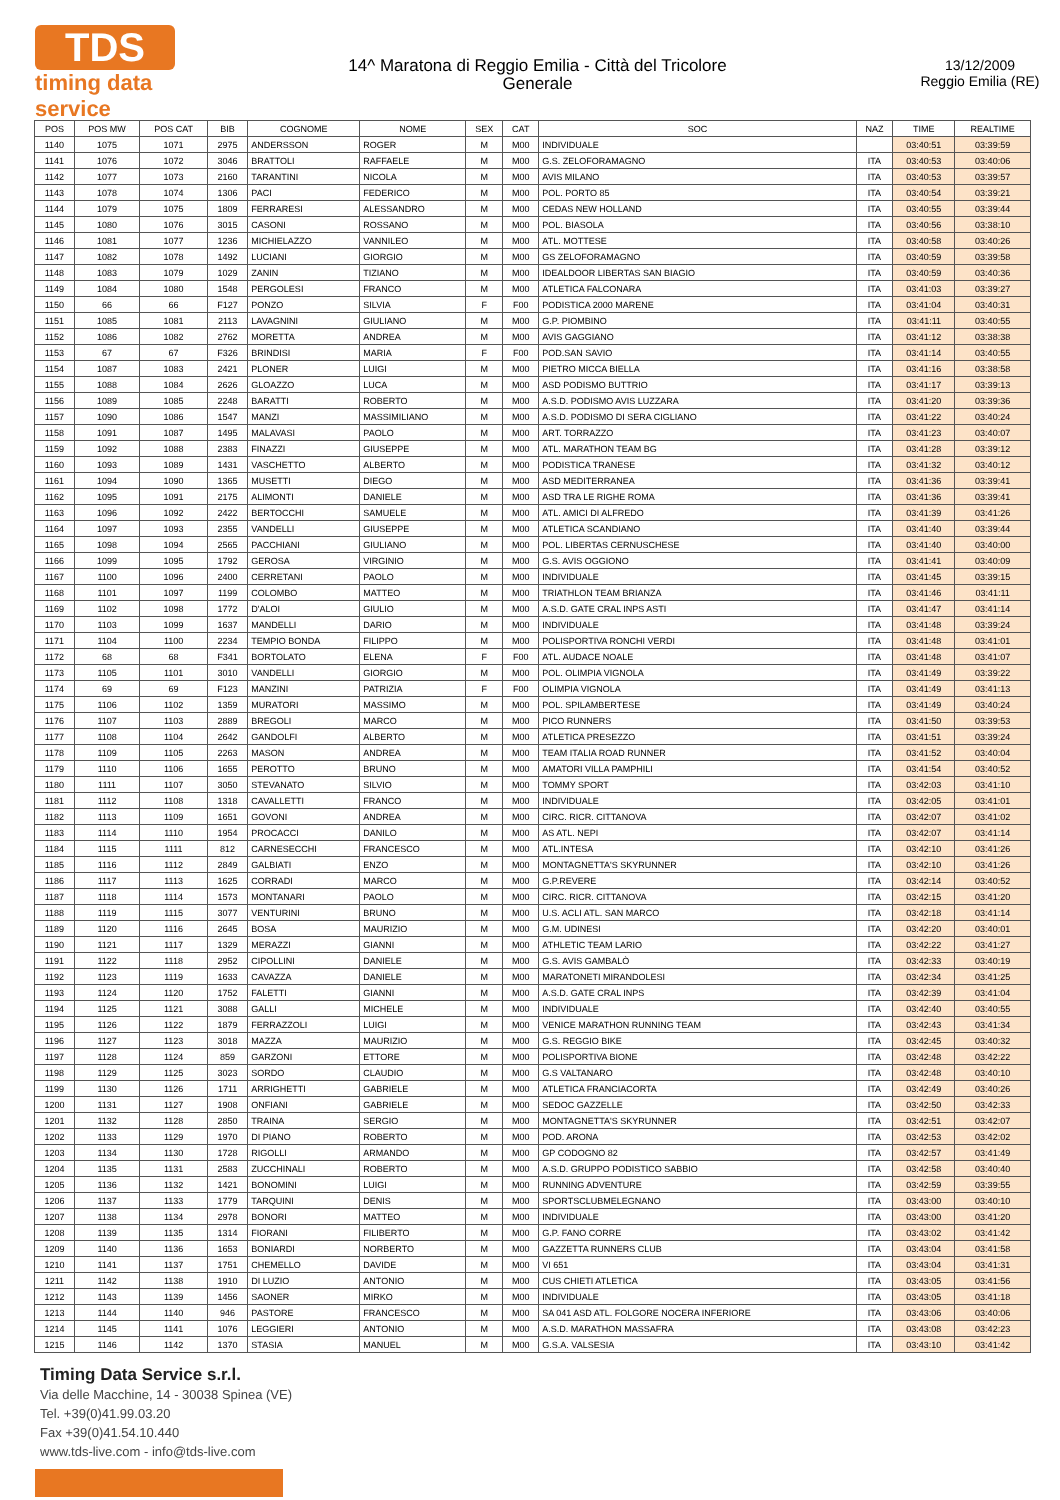TDS
timing data service
14^ Maratona di Reggio Emilia - Città del Tricolore
Generale
13/12/2009
Reggio Emilia (RE)
| POS | POS MW | POS CAT | BIB | COGNOME | NOME | SEX | CAT | SOC | NAZ | TIME | REALTIME |
| --- | --- | --- | --- | --- | --- | --- | --- | --- | --- | --- | --- |
| 1140 | 1075 | 1071 | 2975 | ANDERSSON | ROGER | M | M00 | INDIVIDUALE | | 03:40:51 | 03:39:59 |
| 1141 | 1076 | 1072 | 3046 | BRATTOLI | RAFFAELE | M | M00 | G.S. ZELOFORAMAGNO | ITA | 03:40:53 | 03:40:06 |
| 1142 | 1077 | 1073 | 2160 | TARANTINI | NICOLA | M | M00 | AVIS MILANO | ITA | 03:40:53 | 03:39:57 |
| 1143 | 1078 | 1074 | 1306 | PACI | FEDERICO | M | M00 | POL. PORTO 85 | ITA | 03:40:54 | 03:39:21 |
| 1144 | 1079 | 1075 | 1809 | FERRARESI | ALESSANDRO | M | M00 | CEDAS NEW HOLLAND | ITA | 03:40:55 | 03:39:44 |
| 1145 | 1080 | 1076 | 3015 | CASONI | ROSSANO | M | M00 | POL. BIASOLA | ITA | 03:40:56 | 03:38:10 |
| 1146 | 1081 | 1077 | 1236 | MICHIELAZZO | VANNILEO | M | M00 | ATL. MOTTESE | ITA | 03:40:58 | 03:40:26 |
| 1147 | 1082 | 1078 | 1492 | LUCIANI | GIORGIO | M | M00 | GS ZELOFORAMAGNO | ITA | 03:40:59 | 03:39:58 |
| 1148 | 1083 | 1079 | 1029 | ZANIN | TIZIANO | M | M00 | IDEALDOOR LIBERTAS SAN BIAGIO | ITA | 03:40:59 | 03:40:36 |
| 1149 | 1084 | 1080 | 1548 | PERGOLESI | FRANCO | M | M00 | ATLETICA FALCONARA | ITA | 03:41:03 | 03:39:27 |
| 1150 | 66 | 66 | F127 | PONZO | SILVIA | F | F00 | PODISTICA 2000 MARENE | ITA | 03:41:04 | 03:40:31 |
| 1151 | 1085 | 1081 | 2113 | LAVAGNINI | GIULIANO | M | M00 | G.P. PIOMBINO | ITA | 03:41:11 | 03:40:55 |
| 1152 | 1086 | 1082 | 2762 | MORETTA | ANDREA | M | M00 | AVIS GAGGIANO | ITA | 03:41:12 | 03:38:38 |
| 1153 | 67 | 67 | F326 | BRINDISI | MARIA | F | F00 | POD.SAN SAVIO | ITA | 03:41:14 | 03:40:55 |
| 1154 | 1087 | 1083 | 2421 | PLONER | LUIGI | M | M00 | PIETRO MICCA BIELLA | ITA | 03:41:16 | 03:38:58 |
| 1155 | 1088 | 1084 | 2626 | GLOAZZO | LUCA | M | M00 | ASD PODISMO BUTTRIO | ITA | 03:41:17 | 03:39:13 |
| 1156 | 1089 | 1085 | 2248 | BARATTI | ROBERTO | M | M00 | A.S.D. PODISMO AVIS LUZZARA | ITA | 03:41:20 | 03:39:36 |
| 1157 | 1090 | 1086 | 1547 | MANZI | MASSIMILIANO | M | M00 | A.S.D. PODISMO DI SERA CIGLIANO | ITA | 03:41:22 | 03:40:24 |
| 1158 | 1091 | 1087 | 1495 | MALAVASI | PAOLO | M | M00 | ART. TORRAZZO | ITA | 03:41:23 | 03:40:07 |
| 1159 | 1092 | 1088 | 2383 | FINAZZI | GIUSEPPE | M | M00 | ATL. MARATHON TEAM BG | ITA | 03:41:28 | 03:39:12 |
| 1160 | 1093 | 1089 | 1431 | VASCHETTO | ALBERTO | M | M00 | PODISTICA TRANESE | ITA | 03:41:32 | 03:40:12 |
| 1161 | 1094 | 1090 | 1365 | MUSETTI | DIEGO | M | M00 | ASD MEDITERRANEA | ITA | 03:41:36 | 03:39:41 |
| 1162 | 1095 | 1091 | 2175 | ALIMONTI | DANIELE | M | M00 | ASD TRA LE RIGHE ROMA | ITA | 03:41:36 | 03:39:41 |
| 1163 | 1096 | 1092 | 2422 | BERTOCCHI | SAMUELE | M | M00 | ATL. AMICI DI ALFREDO | ITA | 03:41:39 | 03:41:26 |
| 1164 | 1097 | 1093 | 2355 | VANDELLI | GIUSEPPE | M | M00 | ATLETICA SCANDIANO | ITA | 03:41:40 | 03:39:44 |
| 1165 | 1098 | 1094 | 2565 | PACCHIANI | GIULIANO | M | M00 | POL. LIBERTAS CERNUSCHESE | ITA | 03:41:40 | 03:40:00 |
| 1166 | 1099 | 1095 | 1792 | GEROSA | VIRGINIO | M | M00 | G.S. AVIS OGGIONO | ITA | 03:41:41 | 03:40:09 |
| 1167 | 1100 | 1096 | 2400 | CERRETANI | PAOLO | M | M00 | INDIVIDUALE | ITA | 03:41:45 | 03:39:15 |
| 1168 | 1101 | 1097 | 1199 | COLOMBO | MATTEO | M | M00 | TRIATHLON TEAM BRIANZA | ITA | 03:41:46 | 03:41:11 |
| 1169 | 1102 | 1098 | 1772 | D'ALOI | GIULIO | M | M00 | A.S.D. GATE CRAL INPS ASTI | ITA | 03:41:47 | 03:41:14 |
| 1170 | 1103 | 1099 | 1637 | MANDELLI | DARIO | M | M00 | INDIVIDUALE | ITA | 03:41:48 | 03:39:24 |
| 1171 | 1104 | 1100 | 2234 | TEMPIO BONDA | FILIPPO | M | M00 | POLISPORTIVA RONCHI VERDI | ITA | 03:41:48 | 03:41:01 |
| 1172 | 68 | 68 | F341 | BORTOLATO | ELENA | F | F00 | ATL. AUDACE NOALE | ITA | 03:41:48 | 03:41:07 |
| 1173 | 1105 | 1101 | 3010 | VANDELLI | GIORGIO | M | M00 | POL. OLIMPIA VIGNOLA | ITA | 03:41:49 | 03:39:22 |
| 1174 | 69 | 69 | F123 | MANZINI | PATRIZIA | F | F00 | OLIMPIA VIGNOLA | ITA | 03:41:49 | 03:41:13 |
| 1175 | 1106 | 1102 | 1359 | MURATORI | MASSIMO | M | M00 | POL. SPILAMBERTESE | ITA | 03:41:49 | 03:40:24 |
| 1176 | 1107 | 1103 | 2889 | BREGOLI | MARCO | M | M00 | PICO RUNNERS | ITA | 03:41:50 | 03:39:53 |
| 1177 | 1108 | 1104 | 2642 | GANDOLFI | ALBERTO | M | M00 | ATLETICA PRESEZZO | ITA | 03:41:51 | 03:39:24 |
| 1178 | 1109 | 1105 | 2263 | MASON | ANDREA | M | M00 | TEAM ITALIA ROAD RUNNER | ITA | 03:41:52 | 03:40:04 |
| 1179 | 1110 | 1106 | 1655 | PEROTTO | BRUNO | M | M00 | AMATORI VILLA PAMPHILI | ITA | 03:41:54 | 03:40:52 |
| 1180 | 1111 | 1107 | 3050 | STEVANATO | SILVIO | M | M00 | TOMMY SPORT | ITA | 03:42:03 | 03:41:10 |
| 1181 | 1112 | 1108 | 1318 | CAVALLETTI | FRANCO | M | M00 | INDIVIDUALE | ITA | 03:42:05 | 03:41:01 |
| 1182 | 1113 | 1109 | 1651 | GOVONI | ANDREA | M | M00 | CIRC. RICR. CITTANOVA | ITA | 03:42:07 | 03:41:02 |
| 1183 | 1114 | 1110 | 1954 | PROCACCI | DANILO | M | M00 | AS ATL. NEPI | ITA | 03:42:07 | 03:41:14 |
| 1184 | 1115 | 1111 | 812 | CARNESECCHI | FRANCESCO | M | M00 | ATL.INTESA | ITA | 03:42:10 | 03:41:26 |
| 1185 | 1116 | 1112 | 2849 | GALBIATI | ENZO | M | M00 | MONTAGNETTA'S SKYRUNNER | ITA | 03:42:10 | 03:41:26 |
| 1186 | 1117 | 1113 | 1625 | CORRADI | MARCO | M | M00 | G.P.REVERE | ITA | 03:42:14 | 03:40:52 |
| 1187 | 1118 | 1114 | 1573 | MONTANARI | PAOLO | M | M00 | CIRC. RICR. CITTANOVA | ITA | 03:42:15 | 03:41:20 |
| 1188 | 1119 | 1115 | 3077 | VENTURINI | BRUNO | M | M00 | U.S. ACLI ATL. SAN MARCO | ITA | 03:42:18 | 03:41:14 |
| 1189 | 1120 | 1116 | 2645 | BOSA | MAURIZIO | M | M00 | G.M. UDINESI | ITA | 03:42:20 | 03:40:01 |
| 1190 | 1121 | 1117 | 1329 | MERAZZI | GIANNI | M | M00 | ATHLETIC TEAM LARIO | ITA | 03:42:22 | 03:41:27 |
| 1191 | 1122 | 1118 | 2952 | CIPOLLINI | DANIELE | M | M00 | G.S. AVIS GAMBALÒ | ITA | 03:42:33 | 03:40:19 |
| 1192 | 1123 | 1119 | 1633 | CAVAZZA | DANIELE | M | M00 | MARATONETI MIRANDOLESI | ITA | 03:42:34 | 03:41:25 |
| 1193 | 1124 | 1120 | 1752 | FALETTI | GIANNI | M | M00 | A.S.D. GATE CRAL INPS | ITA | 03:42:39 | 03:41:04 |
| 1194 | 1125 | 1121 | 3088 | GALLI | MICHELE | M | M00 | INDIVIDUALE | ITA | 03:42:40 | 03:40:55 |
| 1195 | 1126 | 1122 | 1879 | FERRAZZOLI | LUIGI | M | M00 | VENICE MARATHON RUNNING TEAM | ITA | 03:42:43 | 03:41:34 |
| 1196 | 1127 | 1123 | 3018 | MAZZA | MAURIZIO | M | M00 | G.S. REGGIO BIKE | ITA | 03:42:45 | 03:40:32 |
| 1197 | 1128 | 1124 | 859 | GARZONI | ETTORE | M | M00 | POLISPORTIVA BIONE | ITA | 03:42:48 | 03:42:22 |
| 1198 | 1129 | 1125 | 3023 | SORDO | CLAUDIO | M | M00 | G.S VALTANARO | ITA | 03:42:48 | 03:40:10 |
| 1199 | 1130 | 1126 | 1711 | ARRIGHETTI | GABRIELE | M | M00 | ATLETICA FRANCIACORTA | ITA | 03:42:49 | 03:40:26 |
| 1200 | 1131 | 1127 | 1908 | ONFIANI | GABRIELE | M | M00 | SEDOC GAZZELLE | ITA | 03:42:50 | 03:42:33 |
| 1201 | 1132 | 1128 | 2850 | TRAINA | SERGIO | M | M00 | MONTAGNETTA'S SKYRUNNER | ITA | 03:42:51 | 03:42:07 |
| 1202 | 1133 | 1129 | 1970 | DI PIANO | ROBERTO | M | M00 | POD. ARONA | ITA | 03:42:53 | 03:42:02 |
| 1203 | 1134 | 1130 | 1728 | RIGOLLI | ARMANDO | M | M00 | GP CODOGNO 82 | ITA | 03:42:57 | 03:41:49 |
| 1204 | 1135 | 1131 | 2583 | ZUCCHINALI | ROBERTO | M | M00 | A.S.D. GRUPPO PODISTICO SABBIO | ITA | 03:42:58 | 03:40:40 |
| 1205 | 1136 | 1132 | 1421 | BONOMINI | LUIGI | M | M00 | RUNNING ADVENTURE | ITA | 03:42:59 | 03:39:55 |
| 1206 | 1137 | 1133 | 1779 | TARQUINI | DENIS | M | M00 | SPORTSCLUBMELEGNANO | ITA | 03:43:00 | 03:40:10 |
| 1207 | 1138 | 1134 | 2978 | BONORI | MATTEO | M | M00 | INDIVIDUALE | ITA | 03:43:00 | 03:41:20 |
| 1208 | 1139 | 1135 | 1314 | FIORANI | FILIBERTO | M | M00 | G.P. FANO CORRE | ITA | 03:43:02 | 03:41:42 |
| 1209 | 1140 | 1136 | 1653 | BONIARDI | NORBERTO | M | M00 | GAZZETTA RUNNERS CLUB | ITA | 03:43:04 | 03:41:58 |
| 1210 | 1141 | 1137 | 1751 | CHEMELLO | DAVIDE | M | M00 | VI 651 | ITA | 03:43:04 | 03:41:31 |
| 1211 | 1142 | 1138 | 1910 | DI LUZIO | ANTONIO | M | M00 | CUS CHIETI ATLETICA | ITA | 03:43:05 | 03:41:56 |
| 1212 | 1143 | 1139 | 1456 | SAONER | MIRKO | M | M00 | INDIVIDUALE | ITA | 03:43:05 | 03:41:18 |
| 1213 | 1144 | 1140 | 946 | PASTORE | FRANCESCO | M | M00 | SA 041 ASD ATL. FOLGORE NOCERA INFERIORE | ITA | 03:43:06 | 03:40:06 |
| 1214 | 1145 | 1141 | 1076 | LEGGIERI | ANTONIO | M | M00 | A.S.D. MARATHON MASSAFRA | ITA | 03:43:08 | 03:42:23 |
| 1215 | 1146 | 1142 | 1370 | STASIA | MANUEL | M | M00 | G.S.A. VALSESIA | ITA | 03:43:10 | 03:41:42 |
Timing Data Service s.r.l.
Via delle Macchine, 14 - 30038 Spinea (VE)
Tel. +39(0)41.99.03.20
Fax +39(0)41.54.10.440
www.tds-live.com - info@tds-live.com